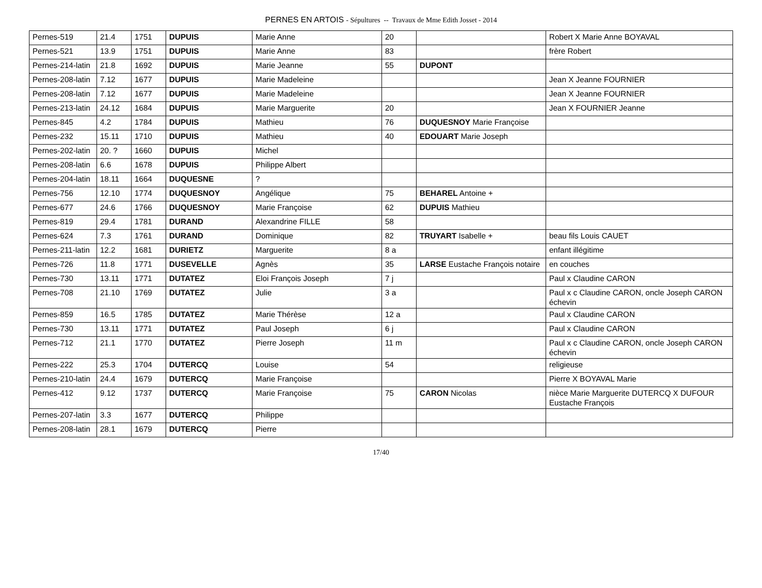PERNES EN ARTOIS - Sépultures -- Travaux de Mme Edith Josset - 2014
| Pernes-519 | 21.4 | 1751 | DUPUIS | Marie Anne | 20 | | Robert X Marie Anne BOYAVAL |
| Pernes-521 | 13.9 | 1751 | DUPUIS | Marie Anne | 83 | | frère Robert |
| Pernes-214-latin | 21.8 | 1692 | DUPUIS | Marie Jeanne | 55 | DUPONT | |
| Pernes-208-latin | 7.12 | 1677 | DUPUIS | Marie Madeleine | | | Jean X Jeanne FOURNIER |
| Pernes-208-latin | 7.12 | 1677 | DUPUIS | Marie Madeleine | | | Jean X Jeanne FOURNIER |
| Pernes-213-latin | 24.12 | 1684 | DUPUIS | Marie Marguerite | 20 | | Jean X FOURNIER Jeanne |
| Pernes-845 | 4.2 | 1784 | DUPUIS | Mathieu | 76 | DUQUESNOY Marie Françoise | |
| Pernes-232 | 15.11 | 1710 | DUPUIS | Mathieu | 40 | EDOUART Marie Joseph | |
| Pernes-202-latin | 20. ? | 1660 | DUPUIS | Michel | | | |
| Pernes-208-latin | 6.6 | 1678 | DUPUIS | Philippe Albert | | | |
| Pernes-204-latin | 18.11 | 1664 | DUQUESNE | ? | | | |
| Pernes-756 | 12.10 | 1774 | DUQUESNOY | Angélique | 75 | BEHAREL Antoine + | |
| Pernes-677 | 24.6 | 1766 | DUQUESNOY | Marie Françoise | 62 | DUPUIS Mathieu | |
| Pernes-819 | 29.4 | 1781 | DURAND | Alexandrine FILLE | 58 | | |
| Pernes-624 | 7.3 | 1761 | DURAND | Dominique | 82 | TRUYART Isabelle + | beau fils Louis CAUET |
| Pernes-211-latin | 12.2 | 1681 | DURIETZ | Marguerite | 8 a | | enfant illégitime |
| Pernes-726 | 11.8 | 1771 | DUSEVELLE | Agnès | 35 | LARSE Eustache François notaire | en couches |
| Pernes-730 | 13.11 | 1771 | DUTATEZ | Eloi François Joseph | 7 j | | Paul x Claudine CARON |
| Pernes-708 | 21.10 | 1769 | DUTATEZ | Julie | 3 a | | Paul x c Claudine CARON, oncle Joseph CARON échevin |
| Pernes-859 | 16.5 | 1785 | DUTATEZ | Marie Thérèse | 12 a | | Paul x Claudine CARON |
| Pernes-730 | 13.11 | 1771 | DUTATEZ | Paul Joseph | 6 j | | Paul x Claudine CARON |
| Pernes-712 | 21.1 | 1770 | DUTATEZ | Pierre Joseph | 11 m | | Paul x c Claudine CARON, oncle Joseph CARON échevin |
| Pernes-222 | 25.3 | 1704 | DUTERCQ | Louise | 54 | | religieuse |
| Pernes-210-latin | 24.4 | 1679 | DUTERCQ | Marie Françoise | | | Pierre X BOYAVAL Marie |
| Pernes-412 | 9.12 | 1737 | DUTERCQ | Marie Françoise | 75 | CARON Nicolas | nièce Marie Marguerite DUTERCQ X DUFOUR Eustache François |
| Pernes-207-latin | 3.3 | 1677 | DUTERCQ | Philippe | | | |
| Pernes-208-latin | 28.1 | 1679 | DUTERCQ | Pierre | | | |
17/40